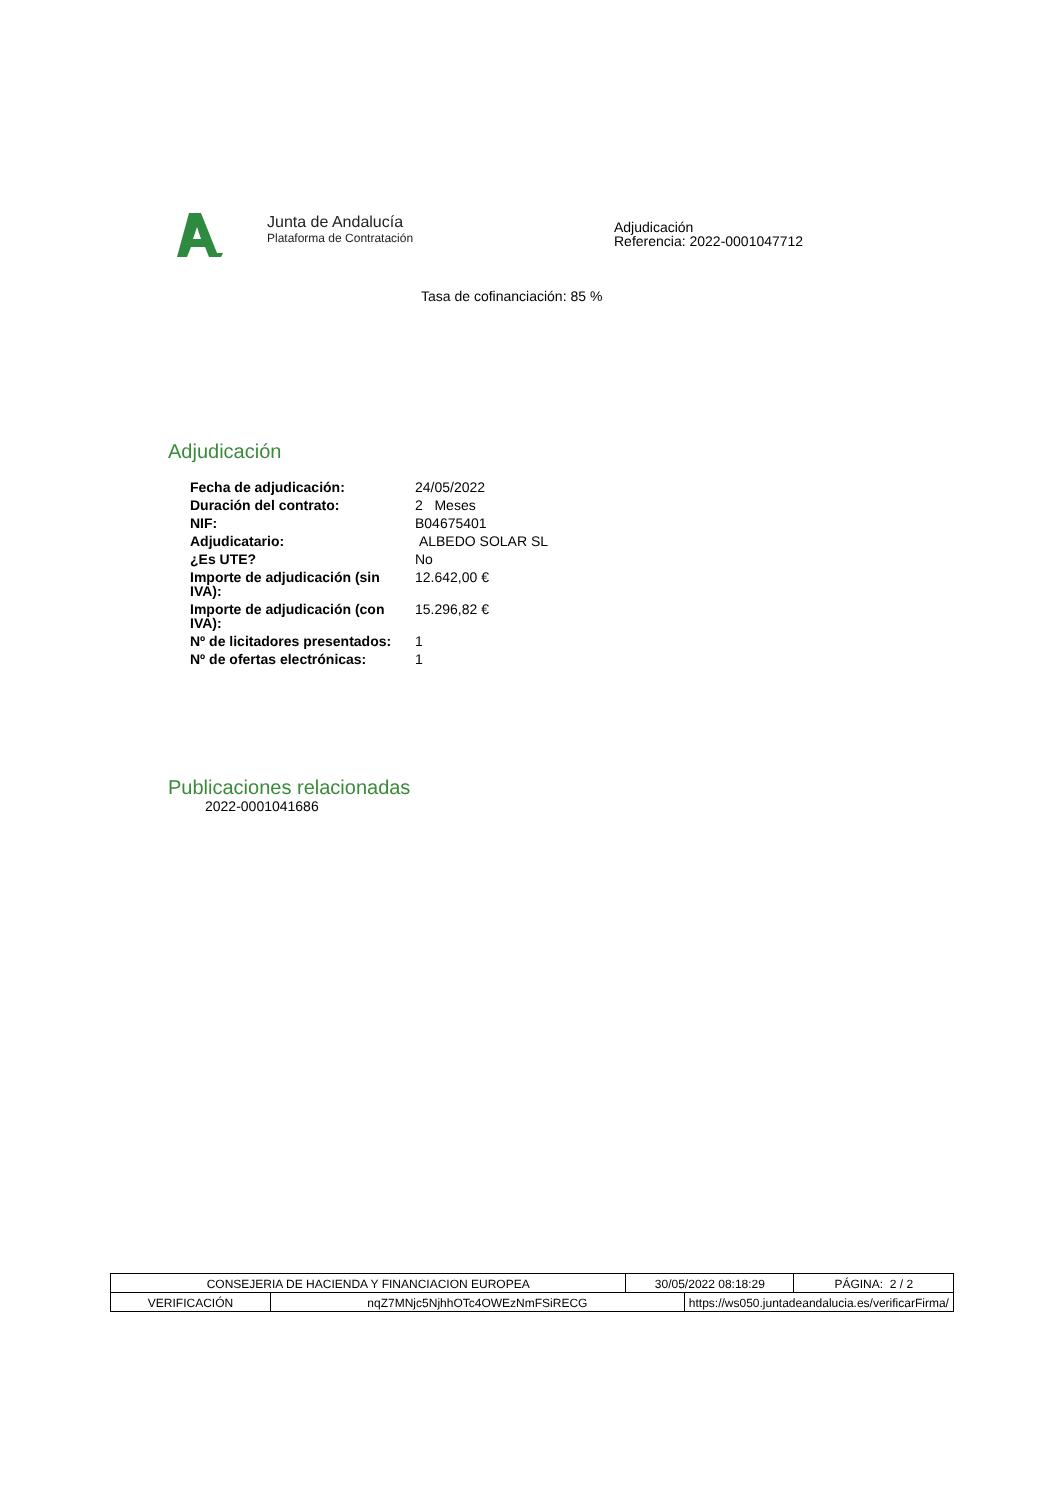Junta de Andalucía
Plataforma de Contratación
Adjudicación
Referencia: 2022-0001047712
Tasa de cofinanciación: 85 %
Adjudicación
| Fecha de adjudicación: | 24/05/2022 |
| Duración del contrato: | 2 Meses |
| NIF: | B04675401 |
| Adjudicatario: | ALBEDO SOLAR SL |
| ¿Es UTE? | No |
| Importe de adjudicación (sin IVA): | 12.642,00 € |
| Importe de adjudicación (con IVA): | 15.296,82 € |
| Nº de licitadores presentados: | 1 |
| Nº de ofertas electrónicas: | 1 |
Publicaciones relacionadas
2022-0001041686
| CONSEJERIA DE HACIENDA Y FINANCIACION EUROPEA | | 30/05/2022 08:18:29 | | PÁGINA: 2 / 2 |
| VERIFICACIÓN | nqZ7MNjc5NjhhOTc4OWEzNmFSiRECG | | https://ws050.juntadeandalucia.es/verificarFirma/ | |